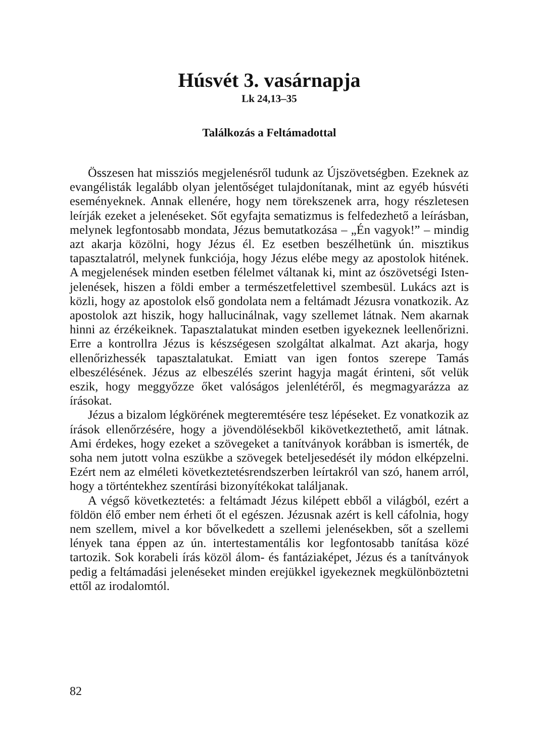Húsvét 3. vasárnapja
Lk 24,13–35
Találkozás a Feltámadottal
Összesen hat missziós megjelenésről tudunk az Újszövetségben. Ezeknek az evangélisták legalább olyan jelentőséget tulajdonítanak, mint az egyéb húsvéti eseményeknek. Annak ellenére, hogy nem törekszenek arra, hogy részletesen leírják ezeket a jelenéseket. Sőt egyfajta sematizmus is felfedezhető a leírásban, melynek legfontosabb mondata, Jézus bemutatkozása – „Én vagyok!” – mindig azt akarja közölni, hogy Jézus él. Ez esetben beszélhetünk ún. misztikus tapasztalatról, melynek funkciója, hogy Jézus elébe megy az apostolok hitének. A megjelenések minden esetben félelmet váltanak ki, mint az ószövetségi Isten-jelenések, hiszen a földi ember a természetfelettivel szembesül. Lukács azt is közli, hogy az apostolok első gondolata nem a feltámadt Jézusra vonatkozik. Az apostolok azt hiszik, hogy hallucinálnak, vagy szellemet látnak. Nem akarnak hinni az érzékeiknek. Tapasztalatukat minden esetben igyekeznek leellenőrizni. Erre a kontrollra Jézus is készségesen szolgáltat alkalmat. Azt akarja, hogy ellenőrizhessék tapasztalatukat. Emiatt van igen fontos szerepe Tamás elbeszélésének. Jézus az elbeszélés szerint hagyja magát érinteni, sőt velük eszik, hogy meggyőzze őket valóságos jelenlétéről, és megmagyarázza az írásokat.
Jézus a bizalom légkörének megteremtésére tesz lépéseket. Ez vonatkozik az írások ellenőrzésére, hogy a jövendölésekből kikövetkeztethető, amit látnak. Ami érdekes, hogy ezeket a szövegeket a tanítványok korábban is ismerték, de soha nem jutott volna eszükbe a szövegek beteljesedését ily módon elképzelni. Ezért nem az elméleti következtetésrendszerben leírtakról van szó, hanem arról, hogy a történtekhez szentírási bizonyítékokat találjanak.
A végső következtetés: a feltámadt Jézus kilépett ebből a világból, ezért a földön élő ember nem érheti őt el egészen. Jézusnak azért is kell cáfolnia, hogy nem szellem, mivel a kor bővelkedett a szellemi jelenésekben, sőt a szellemi lények tana éppen az ún. intertestamentális kor legfontosabb tanítása közé tartozik. Sok korabeli írás közöl álom- és fantáziaképet, Jézus és a tanítványok pedig a feltámadási jelenéseket minden erejükkel igyekeznek megkülönböztetni ettől az irodalomtól.
82